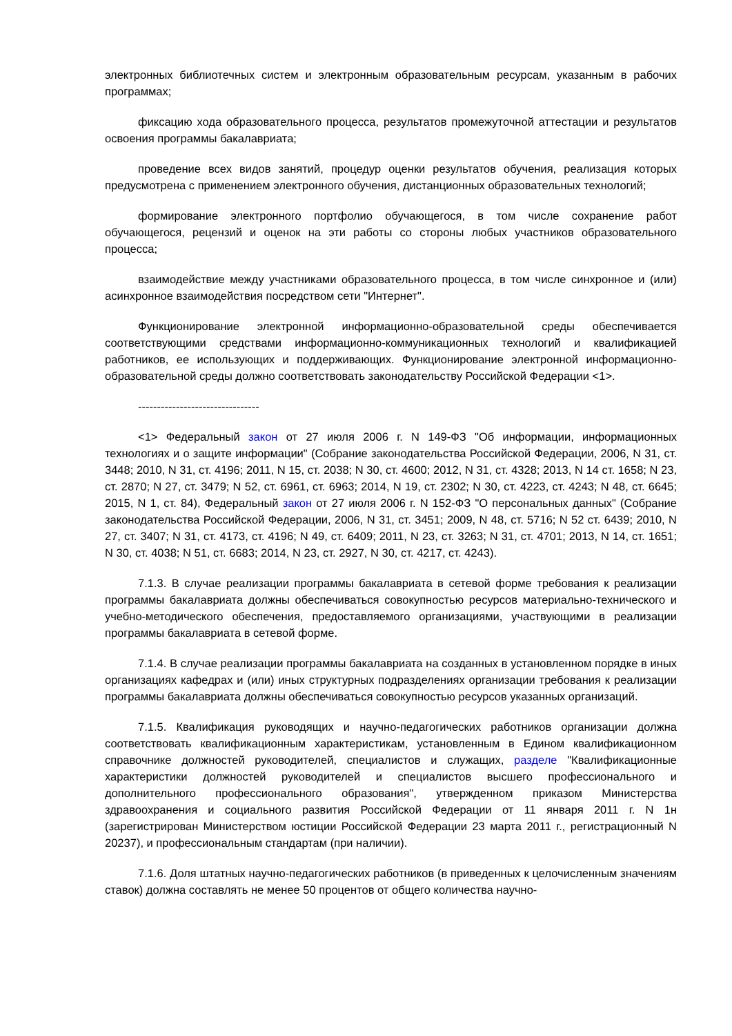электронных библиотечных систем и электронным образовательным ресурсам, указанным в рабочих программах;
фиксацию хода образовательного процесса, результатов промежуточной аттестации и результатов освоения программы бакалавриата;
проведение всех видов занятий, процедур оценки результатов обучения, реализация которых предусмотрена с применением электронного обучения, дистанционных образовательных технологий;
формирование электронного портфолио обучающегося, в том числе сохранение работ обучающегося, рецензий и оценок на эти работы со стороны любых участников образовательного процесса;
взаимодействие между участниками образовательного процесса, в том числе синхронное и (или) асинхронное взаимодействия посредством сети "Интернет".
Функционирование электронной информационно-образовательной среды обеспечивается соответствующими средствами информационно-коммуникационных технологий и квалификацией работников, ее использующих и поддерживающих. Функционирование электронной информационно-образовательной среды должно соответствовать законодательству Российской Федерации <1>.
--------------------------------
<1> Федеральный закон от 27 июля 2006 г. N 149-ФЗ "Об информации, информационных технологиях и о защите информации" (Собрание законодательства Российской Федерации, 2006, N 31, ст. 3448; 2010, N 31, ст. 4196; 2011, N 15, ст. 2038; N 30, ст. 4600; 2012, N 31, ст. 4328; 2013, N 14 ст. 1658; N 23, ст. 2870; N 27, ст. 3479; N 52, ст. 6961, ст. 6963; 2014, N 19, ст. 2302; N 30, ст. 4223, ст. 4243; N 48, ст. 6645; 2015, N 1, ст. 84), Федеральный закон от 27 июля 2006 г. N 152-ФЗ "О персональных данных" (Собрание законодательства Российской Федерации, 2006, N 31, ст. 3451; 2009, N 48, ст. 5716; N 52 ст. 6439; 2010, N 27, ст. 3407; N 31, ст. 4173, ст. 4196; N 49, ст. 6409; 2011, N 23, ст. 3263; N 31, ст. 4701; 2013, N 14, ст. 1651; N 30, ст. 4038; N 51, ст. 6683; 2014, N 23, ст. 2927, N 30, ст. 4217, ст. 4243).
7.1.3. В случае реализации программы бакалавриата в сетевой форме требования к реализации программы бакалавриата должны обеспечиваться совокупностью ресурсов материально-технического и учебно-методического обеспечения, предоставляемого организациями, участвующими в реализации программы бакалавриата в сетевой форме.
7.1.4. В случае реализации программы бакалавриата на созданных в установленном порядке в иных организациях кафедрах и (или) иных структурных подразделениях организации требования к реализации программы бакалавриата должны обеспечиваться совокупностью ресурсов указанных организаций.
7.1.5. Квалификация руководящих и научно-педагогических работников организации должна соответствовать квалификационным характеристикам, установленным в Едином квалификационном справочнике должностей руководителей, специалистов и служащих, разделе "Квалификационные характеристики должностей руководителей и специалистов высшего профессионального и дополнительного профессионального образования", утвержденном приказом Министерства здравоохранения и социального развития Российской Федерации от 11 января 2011 г. N 1н (зарегистрирован Министерством юстиции Российской Федерации 23 марта 2011 г., регистрационный N 20237), и профессиональным стандартам (при наличии).
7.1.6. Доля штатных научно-педагогических работников (в приведенных к целочисленным значениям ставок) должна составлять не менее 50 процентов от общего количества научно-